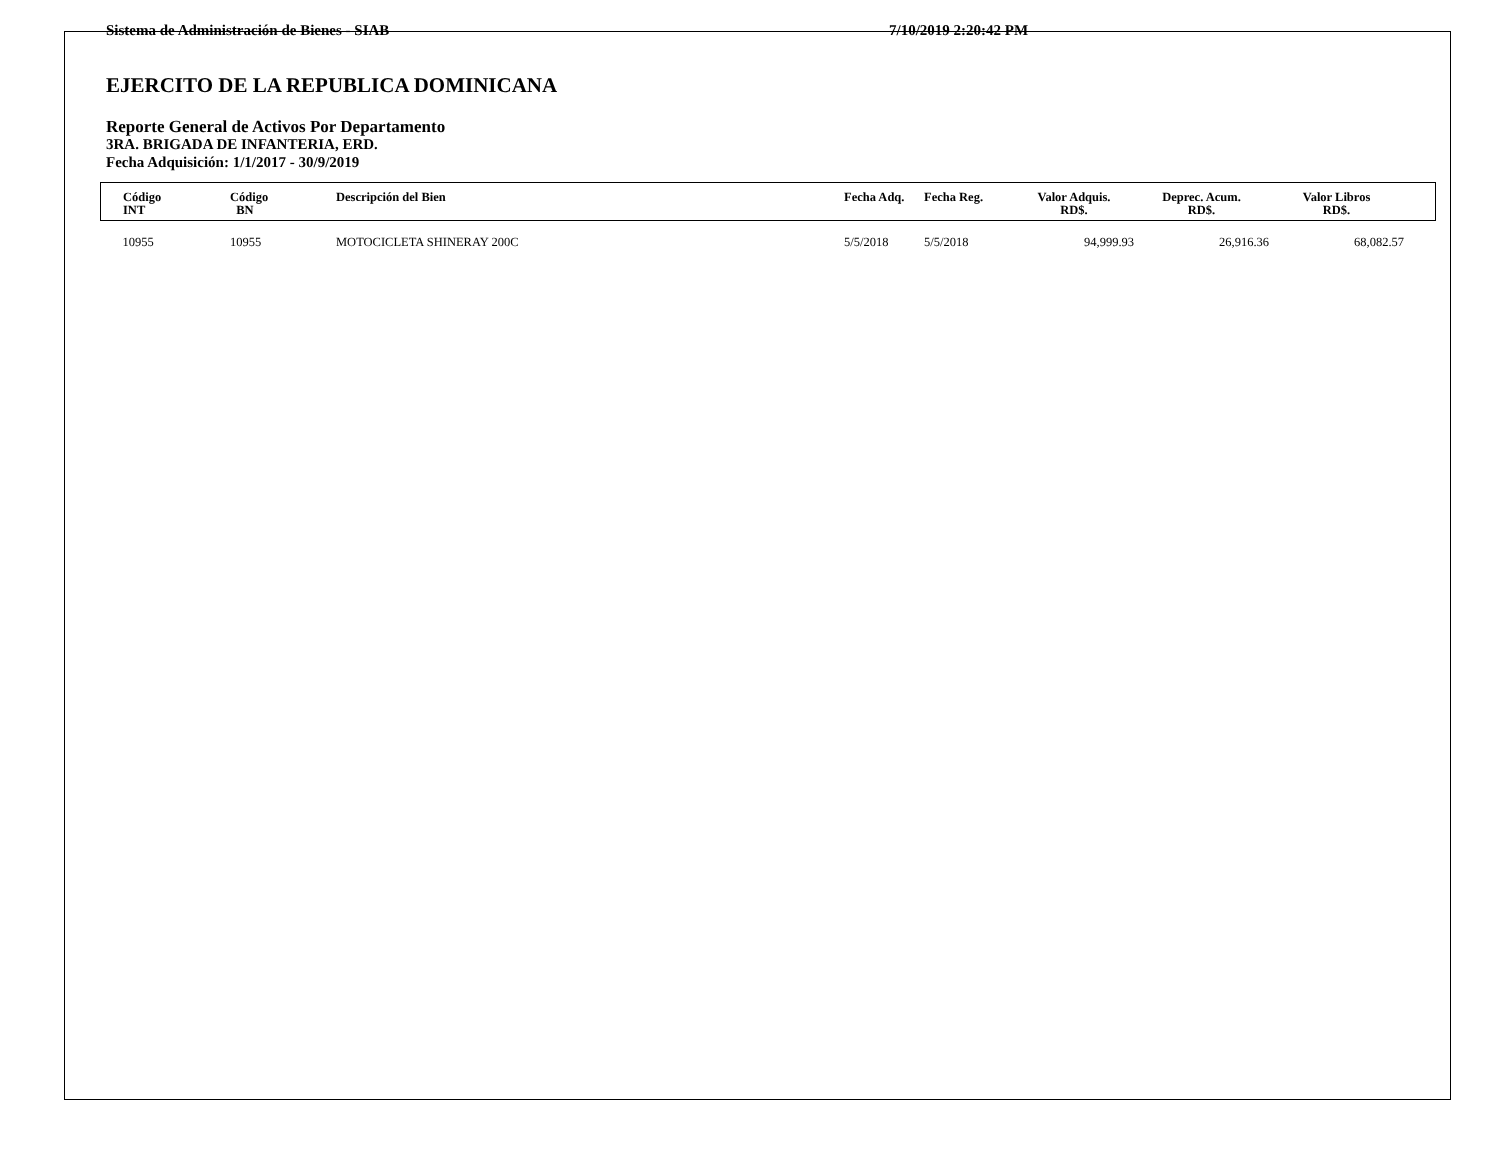Sistema de Administración de Bienes - SIAB 7/10/2019 2:20:42 PM
EJERCITO DE LA REPUBLICA DOMINICANA
Reporte General de Activos Por Departamento
3RA. BRIGADA DE INFANTERIA, ERD.
Fecha Adquisición: 1/1/2017 - 30/9/2019
| Código INT | Código BN | Descripción del Bien | Fecha Adq. | Fecha Reg. | Valor Adquis. RD$. | Deprec. Acum. RD$. | Valor Libros RD$. | |
| --- | --- | --- | --- | --- | --- | --- | --- | --- |
| 10955 | 10955 | MOTOCICLETA SHINERAY 200C | 5/5/2018 | 5/5/2018 | 94,999.93 | 26,916.36 | 68,082.57 | |